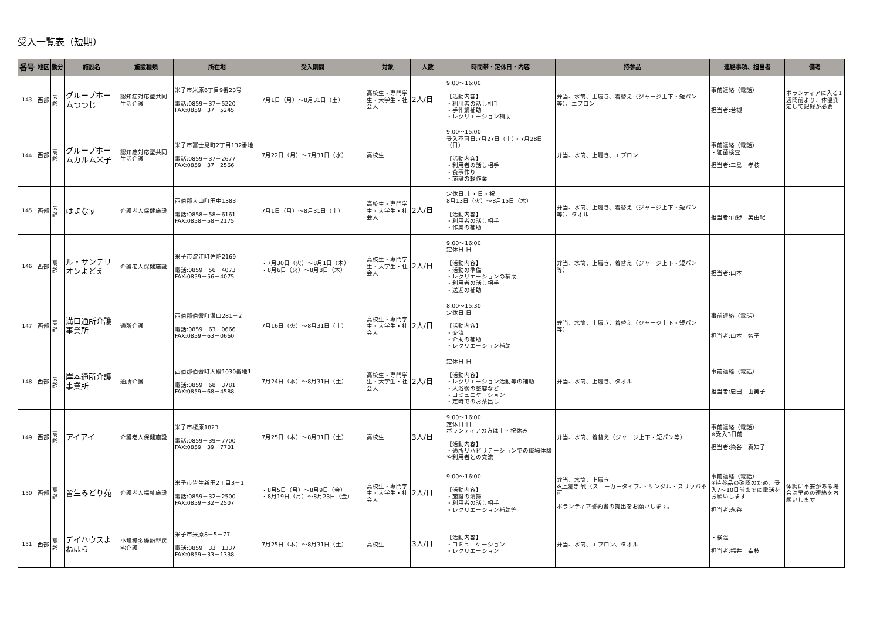受入一覧表（短期）
| 番号 | 地区 | 勤分 | 施設名 | 施設種類 | 所在地 | 受入期間 | 対象 | 人数 | 時間帯・定休日・内容 | 持参品 | 連絡事項、担当者 | 備考 |
| --- | --- | --- | --- | --- | --- | --- | --- | --- | --- | --- | --- | --- |
| 143 | 西部 | 高齢 | グループホームつつじ | 認知症対応型共同生活介護 | 米子市米原6丁目9番23号 電話:0859－37－5220 FAX:0859－37－5245 | 7月1日（月）～8月31日（土） | 高校生・専門学生・大学生・社会人 | 2人/日 | 9:00～16:00 【活動内容】 ・利用者の話し相手 ・手作業補助 ・レクリエーション補助 | 弁当、水筒、上履き、着替え（ジャージ上下・短パン等）、エプロン | 事前連絡（電話） 担当者:若槻 | ボランティアに入る1週間前より、体温測定して記録が必要 |
| 144 | 西部 | 高齢 | グループホームカルム米子 | 認知症対応型共同生活介護 | 米子市冨士見町2丁目132番地 電話:0859－37－2677 FAX:0859－37－2566 | 7月22日（月）～7月31日（水） | 高校生 | | 9:00～15:00 受入不可日:7月27日（土）・7月28日（日） 【活動内容】 ・利用者の話し相手 ・食事作り ・施設の軽作業 | 弁当、水筒、上履き、エプロン | 事前連絡（電話） ・細菌検査 担当者:三島 孝枝 | |
| 145 | 西部 | 高齢 | はまなす | 介護老人保健施設 | 西伯郡大山町田中1383 電話:0858－58－6161 FAX:0858－58－2175 | 7月1日（月）～8月31日（土） | 高校生・専門学生・大学生・社会人 | 2人/日 | 定休日:土・日・祝 8月13日（火）～8月15日（木） 【活動内容】 ・利用者の話し相手 ・作業の補助 | 弁当、水筒、上履き、着替え（ジャージ上下・短パン等）、タオル | 担当者:山野 美由紀 | |
| 146 | 西部 | 高齢 | ル・サンテリオンよどえ | 介護老人保健施設 | 米子市淀江町佐陀2169 電話:0859－56－4073 FAX:0859－56－4075 | ・7月30日（火）～8月1日（木） ・8月6日（火）～8月8日（木） | 高校生・専門学生・大学生・社会人 | 2人/日 | 9:00～16:00 定休日:日 【活動内容】 ・活動の準備 ・レクリエーションの補助 ・利用者の話し相手 ・送迎の補助 | 弁当、水筒、上履き、着替え（ジャージ上下・短パン等） | 担当者:山本 | |
| 147 | 西部 | 高齢 | 溝口通所介護事業所 | 通所介護 | 西伯郡伯耆町溝口281－2 電話:0859－63－0666 FAX:0859－63－0660 | 7月16日（火）～8月31日（土） | 高校生・専門学生・大学生・社会人 | 2人/日 | 8:00～15:30 定休日:日 【活動内容】 ・交流 ・介助の補助 ・レクリエーション補助 | 弁当、水筒、上履き、着替え（ジャージ上下・短パン等） | 事前連絡（電話） 担当者:山本 智子 | |
| 148 | 西部 | 高齢 | 岸本通所介護事業所 | 通所介護 | 西伯郡伯耆町大殿1030番地1 電話:0859－68－3781 FAX:0859－68－4588 | 7月24日（水）～8月31日（土） | 高校生・専門学生・大学生・社会人 | 2人/日 | 定休日:日 【活動内容】 ・レクリエーション活動等の補助 ・入浴後の整容など ・コミュニケーション ・定時でのお茶出し | 弁当、水筒、上履き、タオル | 事前連絡（電話） 担当者:忠田 由美子 | |
| 149 | 西部 | 高齢 | アイアイ | 介護老人保健施設 | 米子市榎原1823 電話:0859－39－7700 FAX:0859－39－7701 | 7月25日（木）～8月31日（土） | 高校生 | 3人/日 | 9:00～16:00 定休日:日 ボランティアの方は土・祝休み 【活動内容】 ・通所リハビリテーションでの職場体験や利用者との交流 | 弁当、水筒、着替え（ジャージ上下・短パン等） | 事前連絡（電話） ※受入3日前 担当者:染谷 真知子 | |
| 150 | 西部 | 高齢 | 皆生みどり苑 | 介護老人福祉施設 | 米子市皆生新田2丁目3－1 電話:0859－32－2500 FAX:0859－32－2507 | ・8月5日（月）～8月9日（金） ・8月19日（月）～8月23日（金） | 高校生・専門学生・大学生・社会人 | 2人/日 | 9:00～16:00 【活動内容】 ・施設の清掃 ・利用者の話し相手 ・レクリエーション補助等 | 弁当、水筒、上履き ※上履き:靴（スニーカータイプ、・サンダル・スリッパ不可 ボランティア誓約書の提出をお願いします。 | 事前連絡（電話） ※持参品の確認のため、受入7～10日前までに電話をお願いします 担当者:永谷 | 体調に不安がある場合は早めの連絡をお願いします |
| 151 | 西部 | 高齢 | デイハウスよねはら | 小規模多機能型居宅介護 | 米子市米原8－5－77 電話:0859－33－1337 FAX:0859－33－1338 | 7月25日（木）～8月31日（土） | 高校生 | 3人/日 | 【活動内容】 ・コミュニケーション ・レクリエーション | 弁当、水筒、エプロン、タオル | ・検温 担当者:福井 幸枝 | |